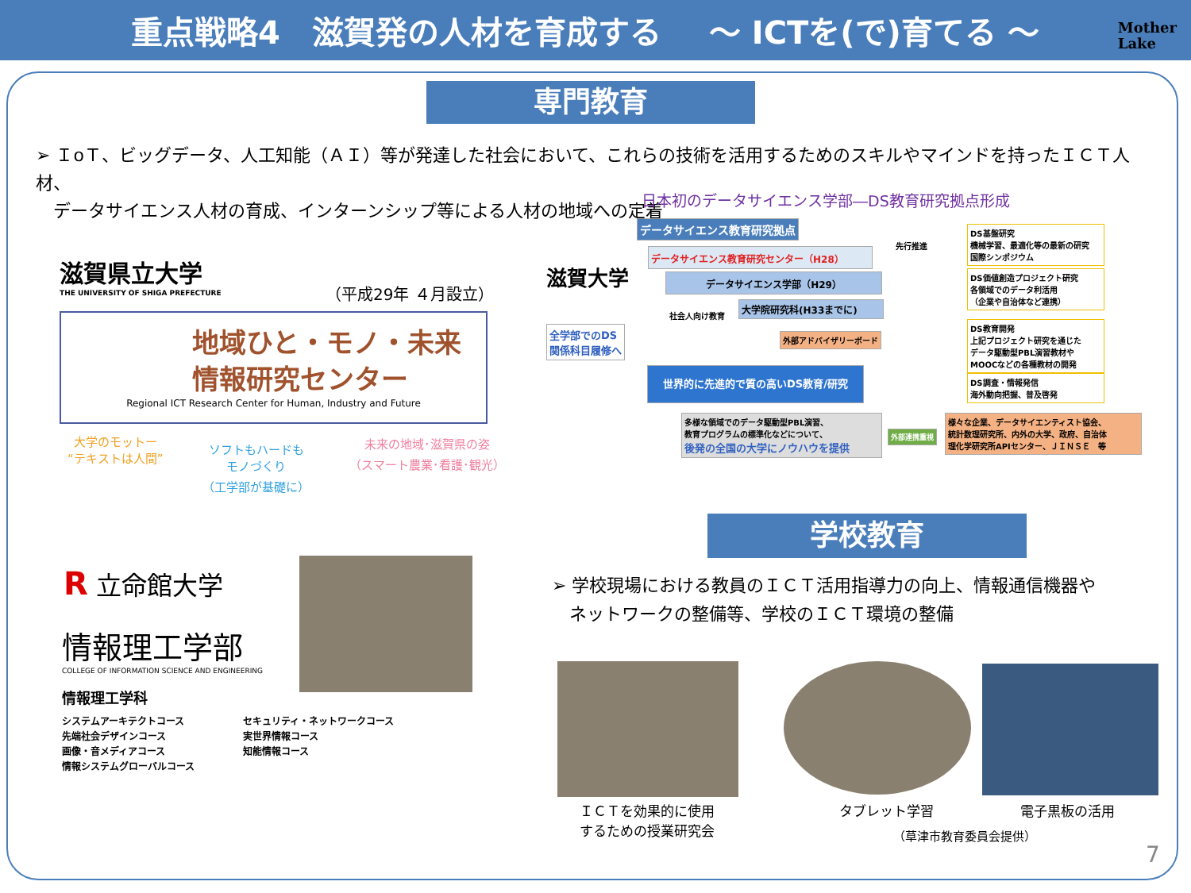重点戦略4　滋賀発の人材を育成する ～ ICTを(で)育てる ～
Mother
Lake
専門教育
➢ ＩoＴ、ビッグデータ、人工知能（ＡＩ）等が発達した社会において、これらの技術を活用するためのスキルやマインドを持ったＩＣＴ人材、
　データサイエンス人材の育成、インターンシップ等による人材の地域への定着
滋賀県立大学
THE UNIVERSITY OF SHIGA PREFECTURE
（平成29年 ４月設立）
地域ひと・モノ・未来
情報研究センター
Regional ICT Research Center for Human, Industry and Future
大学のモットー
“テキストは人間”
ソフトもハードも
モノづくり
（工学部が基礎に）
未来の地域･滋賀県の姿
（スマート農業･看護･観光）
日本初のデータサイエンス学部―DS教育研究拠点形成
滋賀大学
全学部でのDS
関係科目履修へ
データサイエンス教育研究拠点
データサイエンス教育研究センター（H28）
データサイエンス学部（H29）
社会人向け教育
大学院研究科(H33までに)
先行推進
外部アドバイザリーボード
世界的に先進的で質の高いDS教育/研究
多様な領域でのデータ駆動型PBL演習、
教育プログラムの標準化などについて、
後発の全国の大学にノウハウを提供
外部連携重視
DS基盤研究
機械学習、最適化等の最新の研究
国際シンポジウム
DS価値創造プロジェクト研究
各領域でのデータ利活用
（企業や自治体など連携）
DS教育開発
上記プロジェクト研究を通じた
データ駆動型PBL演習教材や
MOOCなどの各種教材の開発
DS調査・情報発信
海外動向把握、普及啓発
様々な企業、データサイエンティスト協会、
統計数理研究所、内外の大学、政府、自治体
理化学研究所APIセンター、ＪＩＮＳＥ　等
R 立命館大学
情報理工学部
COLLEGE OF INFORMATION SCIENCE AND ENGINEERING
情報理工学科
システムアーキテクトコース
先端社会デザインコース
画像・音メディアコース
情報システムグローバルコース
セキュリティ・ネットワークコース
実世界情報コース
知能情報コース
学校教育
➢ 学校現場における教員のＩＣＴ活用指導力の向上、情報通信機器や
　ネットワークの整備等、学校のＩＣＴ環境の整備
ＩＣＴを効果的に使用
するための授業研究会
タブレット学習 電子黒板の活用
（草津市教育委員会提供）
7